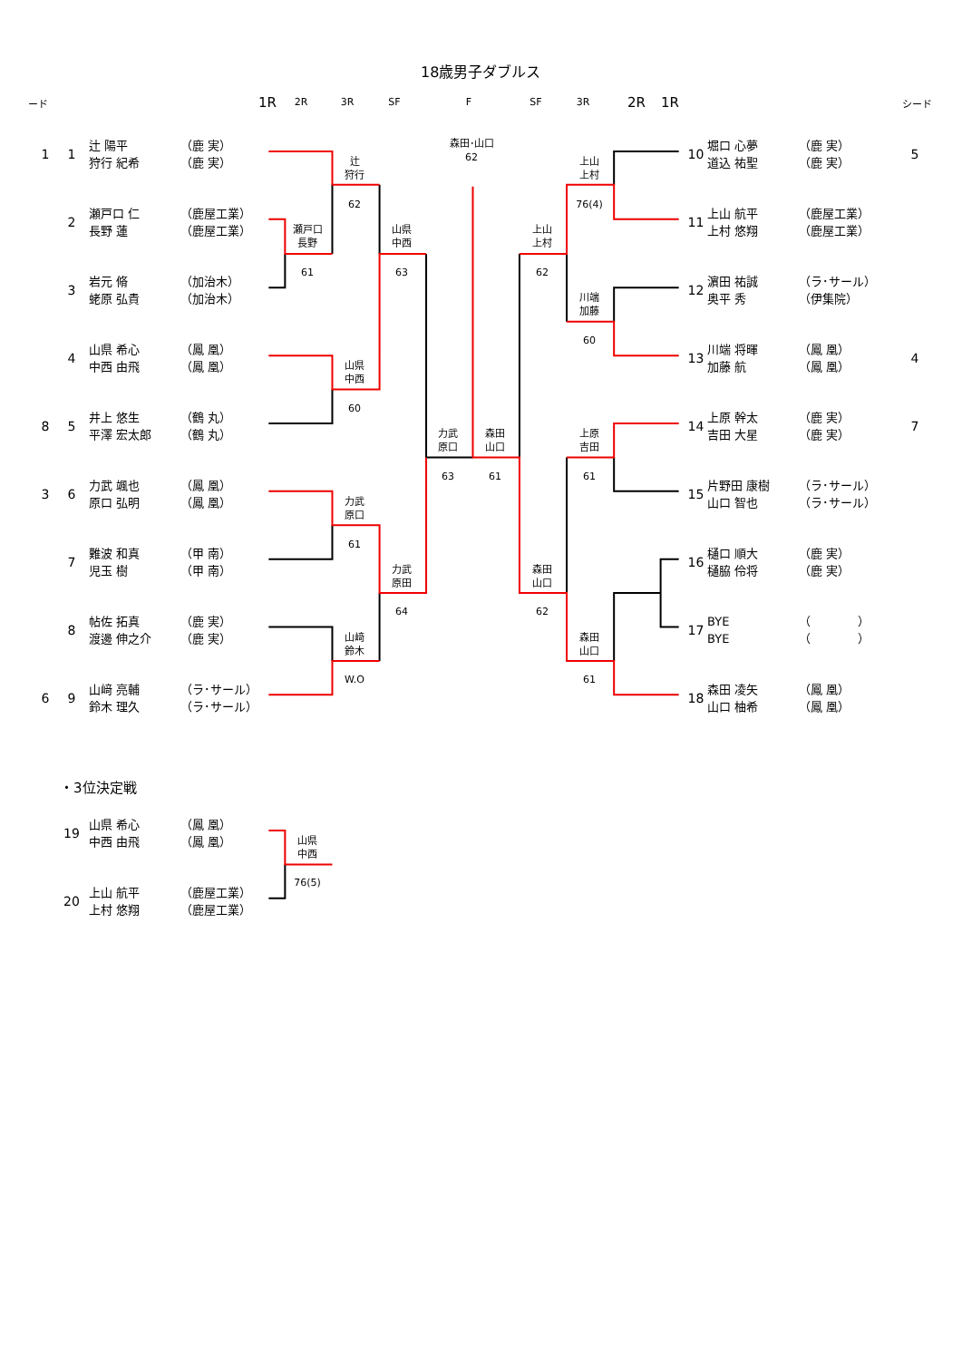18歳男子ダブルス
ード
1R
2R
3R
SF
F
SF
3R
2R
1R
シード
1 1 辻 陽平
狩行 紀希 （鹿 実）
（鹿 実）
2 瀬戸口 仁
長野 蓮 （鹿屋工業）
（鹿屋工業）
3 岩元 脩
蛯原 弘貴 （加治木）
（加治木）
4 山県 希心
中西 由飛 （鳳 凰）
（鳳 凰）
8 5 井上 悠生
平澤 宏太郎 （鶴 丸）
（鶴 丸）
3 6 力武 颯也
原口 弘明 （鳳 凰）
（鳳 凰）
7 難波 和真
児玉 樹 （甲 南）
（甲 南）
8 帖佐 拓真
渡邊 伸之介 （鹿 実）
（鹿 実）
6 9 山﨑 亮輔
鈴木 理久 （ラ･サール）
（ラ･サール）
森田･山口
62
辻
狩行
62
瀬戸口
長野
61
山県
中西
63
山県
中西
60
力武
原口
63
森田
山口
61
力武
原口
61
力武
原田
64
山﨑
鈴木
W.O
上山
上村
76(4)
上山
上村
62
川端
加藤
60
上原
吉田
61
森田
山口
62
森田
山口
61
10 堀口 心夢
道込 祐聖 （鹿 実）
（鹿 実） 5
11 上山 航平
上村 悠翔 （鹿屋工業）
（鹿屋工業）
12 濵田 祐誠
奥平 秀 （ラ･サール）
（伊集院）
13 川端 将暉
加藤 航 （鳳 凰）
（鳳 凰） 4
14 上原 幹太
吉田 大星 （鹿 実）
（鹿 実） 7
15 片野田 康樹
山口 智也 （ラ･サール）
（ラ･サール）
16 樋口 順大
樋脇 伶将 （鹿 実）
（鹿 実）
17 BYE
BYE （　　　　）
（　　　　）
18 森田 凌矢
山口 柚希 （鳳 凰）
（鳳 凰）
・3位決定戦
19 山県 希心
中西 由飛 （鳳 凰）
（鳳 凰）
山県
中西
76(5)
20 上山 航平
上村 悠翔 （鹿屋工業）
（鹿屋工業）